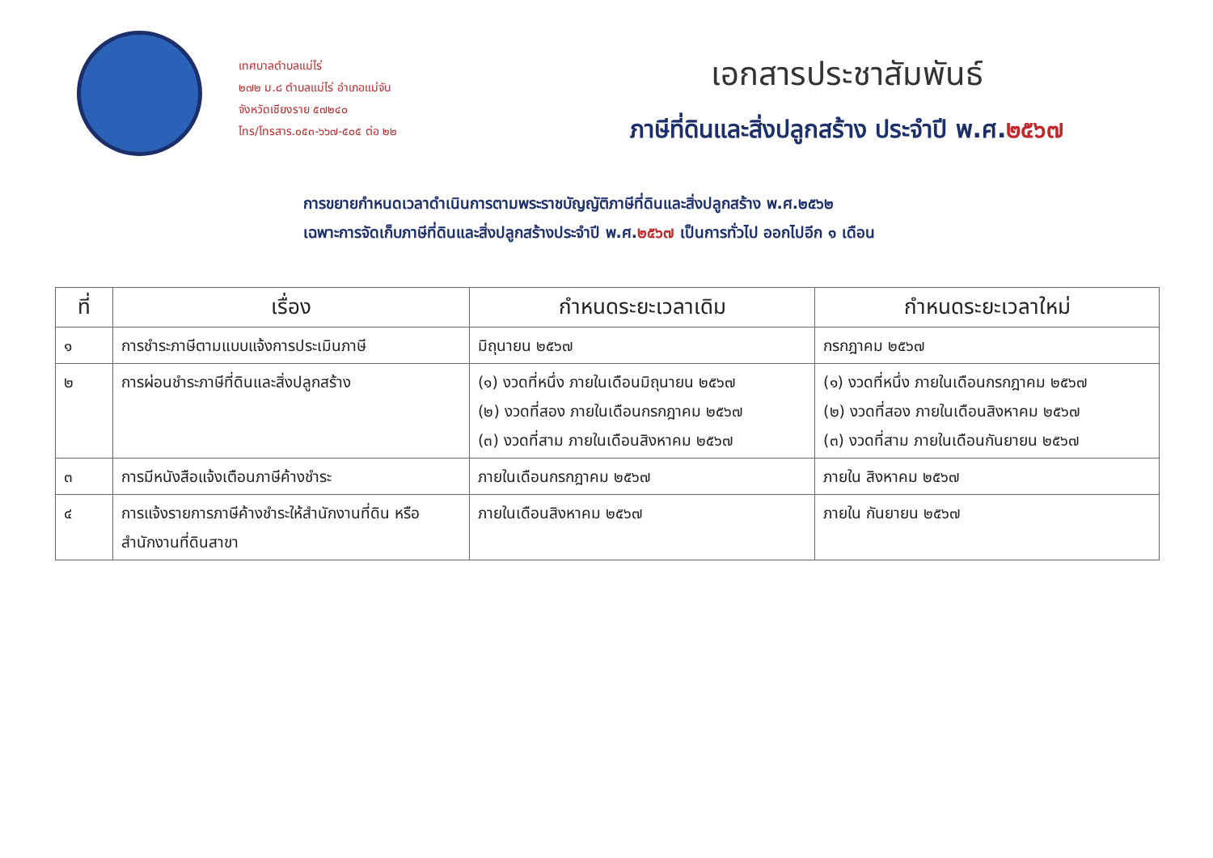เทศบาลตำบลแม่ไร่
๒๗๒ ม.๘ ตำบลแม่ไร่ อำเภอแม่จัน
จังหวัดเชียงราย ๕๗๒๔๐
โทร/โทรสาร.๐๕๓-๖๖๗-๕๐๕ ต่อ ๒๒
เอกสารประชาสัมพันธ์
ภาษีที่ดินและสิ่งปลูกสร้าง ประจำปี พ.ศ.๒๕๖๗
การขยายกำหนดเวลาดำเนินการตามพระราชบัญญัติภาษีที่ดินและสิ่งปลูกสร้าง พ.ศ.๒๕๖๒
เฉพาะการจัดเก็บภาษีที่ดินและสิ่งปลูกสร้างประจำปี พ.ศ.๒๕๖๗ เป็นการทั่วไป ออกไปอีก ๑ เดือน
| ที่ | เรื่อง | กำหนดระยะเวลาเดิม | กำหนดระยะเวลาใหม่ |
| --- | --- | --- | --- |
| ๑ | การชำระภาษีตามแบบแจ้งการประเมินภาษี | มิถุนายน ๒๕๖๗ | กรกฎาคม ๒๕๖๗ |
| ๒ | การผ่อนชำระภาษีที่ดินและสิ่งปลูกสร้าง | (๑) งวดที่หนึ่ง ภายในเดือนมิถุนายน ๒๕๖๗ (๒) งวดที่สอง ภายในเดือนกรกฎาคม ๒๕๖๗ (๓) งวดที่สาม ภายในเดือนสิงหาคม ๒๕๖๗ | (๑) งวดที่หนึ่ง ภายในเดือนกรกฎาคม ๒๕๖๗ (๒) งวดที่สอง ภายในเดือนสิงหาคม ๒๕๖๗ (๓) งวดที่สาม ภายในเดือนกันยายน ๒๕๖๗ |
| ๓ | การมีหนังสือแจ้งเตือนภาษีค้างชำระ | ภายในเดือนกรกฎาคม ๒๕๖๗ | ภายใน สิงหาคม ๒๕๖๗ |
| ๔ | การแจ้งรายการภาษีค้างชำระให้สำนักงานที่ดิน หรือสำนักงานที่ดินสาขา | ภายในเดือนสิงหาคม ๒๕๖๗ | ภายใน กันยายน ๒๕๖๗ |